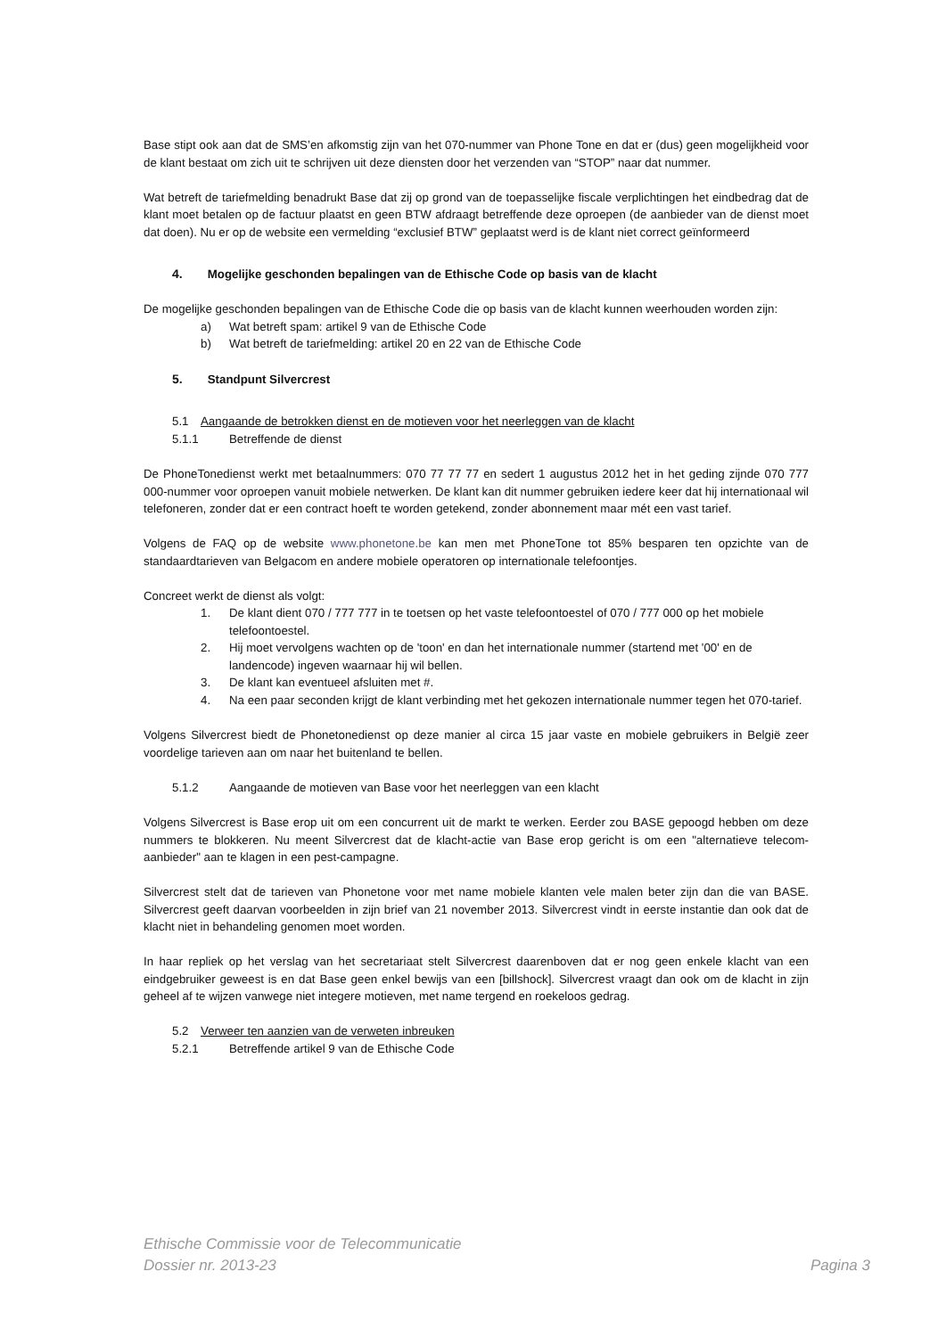Base stipt ook aan dat de SMS’en afkomstig zijn van het 070-nummer van Phone Tone en dat er (dus) geen mogelijkheid voor de klant bestaat om zich uit te schrijven uit deze diensten door het verzenden van “STOP” naar dat nummer.
Wat betreft de tariefmelding benadrukt Base dat zij op grond van de toepasselijke fiscale verplichtingen het eindbedrag dat de klant moet betalen op de factuur plaatst en geen BTW afdraagt betreffende deze oproepen (de aanbieder van de dienst moet dat doen). Nu er op de website een vermelding “exclusief BTW” geplaatst werd is de klant niet correct geïnformeerd
4. Mogelijke geschonden bepalingen van de Ethische Code op basis van de klacht
De mogelijke geschonden bepalingen van de Ethische Code die op basis van de klacht kunnen weerhouden worden zijn:
a) Wat betreft spam: artikel 9 van de Ethische Code
b) Wat betreft de tariefmelding: artikel 20 en 22 van de Ethische Code
5. Standpunt Silvercrest
5.1 Aangaande de betrokken dienst en de motieven voor het neerleggen van de klacht
5.1.1 Betreffende de dienst
De PhoneTonedienst werkt met betaalnummers: 070 77 77 77 en sedert 1 augustus 2012 het in het geding zijnde 070 777 000-nummer voor oproepen vanuit mobiele netwerken. De klant kan dit nummer gebruiken iedere keer dat hij internationaal wil telefoneren, zonder dat er een contract hoeft te worden getekend, zonder abonnement maar mét een vast tarief.
Volgens de FAQ op de website www.phonetone.be kan men met PhoneTone tot 85% besparen ten opzichte van de standaardtarieven van Belgacom en andere mobiele operatoren op internationale telefoontjes.
Concreet werkt de dienst als volgt:
1. De klant dient 070 / 777 777 in te toetsen op het vaste telefoontoestel of 070 / 777 000 op het mobiele telefoontoestel.
2. Hij moet vervolgens wachten op de 'toon' en dan het internationale nummer (startend met '00' en de landencode) ingeven waarnaar hij wil bellen.
3. De klant kan eventueel afsluiten met #.
4. Na een paar seconden krijgt de klant verbinding met het gekozen internationale nummer tegen het 070-tarief.
Volgens Silvercrest biedt de Phonetonedienst op deze manier al circa 15 jaar vaste en mobiele gebruikers in België zeer voordelige tarieven aan om naar het buitenland te bellen.
5.1.2 Aangaande de motieven van Base voor het neerleggen van een klacht
Volgens Silvercrest is Base erop uit om een concurrent uit de markt te werken. Eerder zou BASE gepoogd hebben om deze nummers te blokkeren. Nu meent Silvercrest dat de klacht-actie van Base erop gericht is om een "alternatieve telecom-aanbieder" aan te klagen in een pest-campagne.
Silvercrest stelt dat de tarieven van Phonetone voor met name mobiele klanten vele malen beter zijn dan die van BASE. Silvercrest geeft daarvan voorbeelden in zijn brief van 21 november 2013. Silvercrest vindt in eerste instantie dan ook dat de klacht niet in behandeling genomen moet worden.
In haar repliek op het verslag van het secretariaat stelt Silvercrest daarenboven dat er nog geen enkele klacht van een eindgebruiker geweest is en dat Base geen enkel bewijs van een [billshock]. Silvercrest vraagt dan ook om de klacht in zijn geheel af te wijzen vanwege niet integere motieven, met name tergend en roekeloos gedrag.
5.2 Verweer ten aanzien van de verweten inbreuken
5.2.1 Betreffende artikel 9 van de Ethische Code
Ethische Commissie voor de Telecommunicatie
Dossier nr. 2013-23 Pagina 3